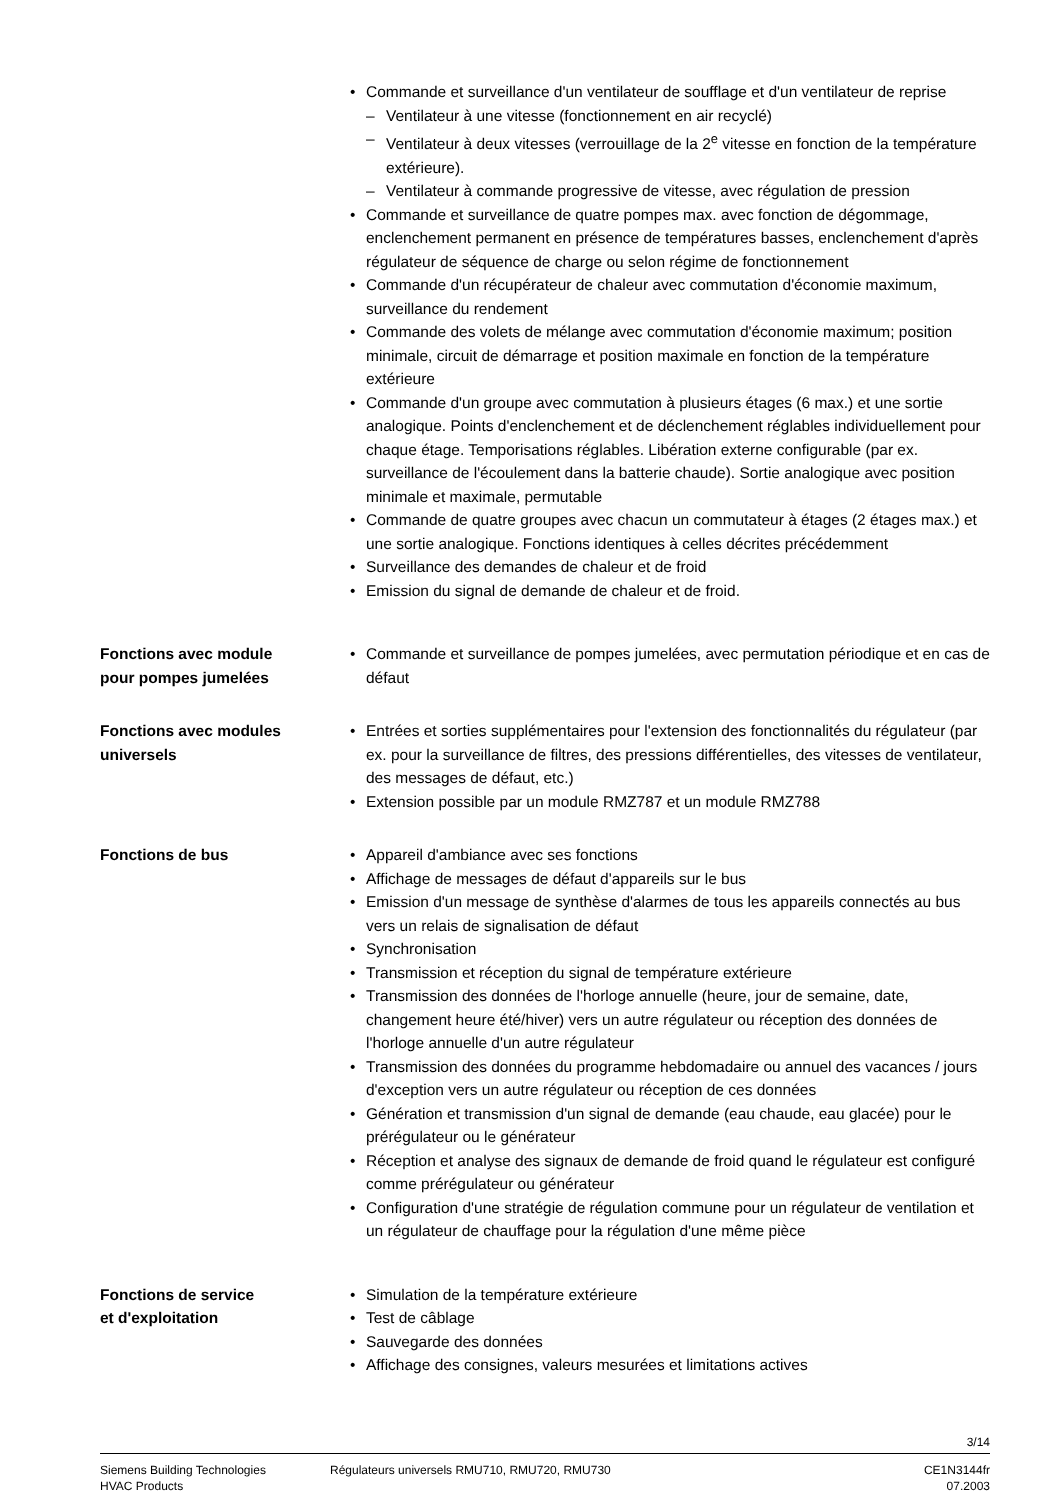• Commande et surveillance d'un ventilateur de soufflage et d'un ventilateur de reprise
– Ventilateur à une vitesse (fonctionnement en air recyclé)
– Ventilateur à deux vitesses (verrouillage de la 2<sup>e</sup> vitesse en fonction de la température extérieure).
– Ventilateur à commande progressive de vitesse, avec régulation de pression
• Commande et surveillance de quatre pompes max. avec fonction de dégommage, enclenchement permanent en présence de températures basses, enclenchement d'après régulateur de séquence de charge ou selon régime de fonctionnement
• Commande d'un récupérateur de chaleur avec commutation d'économie maximum, surveillance du rendement
• Commande des volets de mélange avec commutation d'économie maximum; position minimale, circuit de démarrage et position maximale en fonction de la température extérieure
• Commande d'un groupe avec commutation à plusieurs étages (6 max.) et une sortie analogique. Points d'enclenchement et de déclenchement réglables individuellement pour chaque étage. Temporisations réglables. Libération externe configurable (par ex. surveillance de l'écoulement dans la batterie chaude). Sortie analogique avec position minimale et maximale, permutable
• Commande de quatre groupes avec chacun un commutateur à étages (2 étages max.) et une sortie analogique. Fonctions identiques à celles décrites précédemment
• Surveillance des demandes de chaleur et de froid
• Emission du signal de demande de chaleur et de froid.
Fonctions avec module
pour pompes jumelées
• Commande et surveillance de pompes jumelées, avec permutation périodique et en cas de défaut
Fonctions avec modules
universels
• Entrées et sorties supplémentaires pour l'extension des fonctionnalités du régulateur (par ex. pour la surveillance de filtres, des pressions différentielles, des vitesses de ventilateur, des messages de défaut, etc.)
• Extension possible par un module RMZ787 et un module RMZ788
Fonctions de bus
• Appareil d'ambiance avec ses fonctions
• Affichage de messages de défaut d'appareils sur le bus
• Emission d'un message de synthèse d'alarmes de tous les appareils connectés au bus vers un relais de signalisation de défaut
• Synchronisation
• Transmission et réception du signal de température extérieure
• Transmission des données de l'horloge annuelle (heure, jour de semaine, date, changement heure été/hiver) vers un autre régulateur ou réception des données de l'horloge annuelle d'un autre régulateur
• Transmission des données du programme hebdomadaire ou annuel des vacances / jours d'exception vers un autre régulateur ou réception de ces données
• Génération et transmission d'un signal de demande (eau chaude, eau glacée) pour le prérégulateur ou le générateur
• Réception et analyse des signaux de demande de froid quand le régulateur est configuré comme prérégulateur ou générateur
• Configuration d'une stratégie de régulation commune pour un régulateur de ventilation et un régulateur de chauffage pour la régulation d'une même pièce
Fonctions de service
et d'exploitation
• Simulation de la température extérieure
• Test de câblage
• Sauvegarde des données
• Affichage des consignes, valeurs mesurées et limitations actives
3/14
Siemens Building Technologies
HVAC Products
Régulateurs universels RMU710, RMU720, RMU730
CE1N3144fr
07.2003